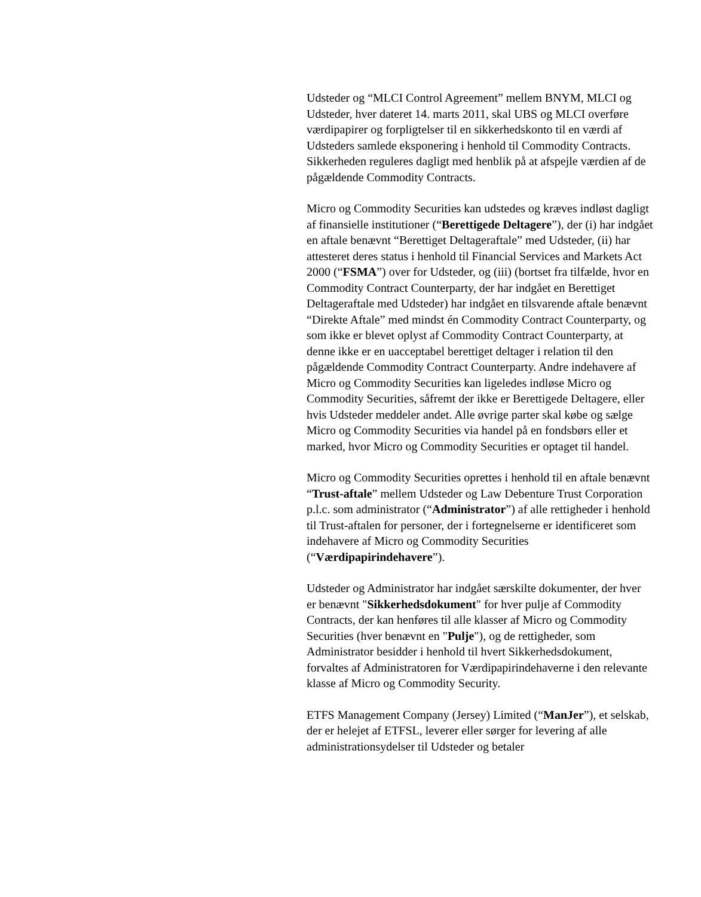Udsteder og “MLCI Control Agreement” mellem BNYM, MLCI og Udsteder, hver dateret 14. marts 2011, skal UBS og MLCI overføre værdipapirer og forpligtelser til en sikkerhedskonto til en værdi af Udsteders samlede eksponering i henhold til Commodity Contracts. Sikkerheden reguleres dagligt med henblik på at afspejle værdien af de pågældende Commodity Contracts.
Micro og Commodity Securities kan udstedes og kræves indløst dagligt af finansielle institutioner (“Berettigede Deltagere”), der (i) har indgået en aftale benævnt “Berettiget Deltageraftale” med Udsteder, (ii) har attesteret deres status i henhold til Financial Services and Markets Act 2000 (“FSMA”) over for Udsteder, og (iii) (bortset fra tilfælde, hvor en Commodity Contract Counterparty, der har indgået en Berettiget Deltageraftale med Udsteder) har indgået en tilsvarende aftale benævnt “Direkte Aftale” med mindst én Commodity Contract Counterparty, og som ikke er blevet oplyst af Commodity Contract Counterparty, at denne ikke er en uacceptabel berettiget deltager i relation til den pågældende Commodity Contract Counterparty. Andre indehavere af Micro og Commodity Securities kan ligeledes indløse Micro og Commodity Securities, såfremt der ikke er Berettigede Deltagere, eller hvis Udsteder meddeler andet. Alle øvrige parter skal købe og sælge Micro og Commodity Securities via handel på en fondsbørs eller et marked, hvor Micro og Commodity Securities er optaget til handel.
Micro og Commodity Securities oprettes i henhold til en aftale benævnt “Trust-aftale” mellem Udsteder og Law Debenture Trust Corporation p.l.c. som administrator (“Administrator”) af alle rettigheder i henhold til Trust-aftalen for personer, der i fortegnelserne er identificeret som indehavere af Micro og Commodity Securities (“Værdipapirindehavere”).
Udsteder og Administrator har indgået særskilte dokumenter, der hver er benævnt "Sikkerhedsdokument" for hver pulje af Commodity Contracts, der kan henføres til alle klasser af Micro og Commodity Securities (hver benævnt en "Pulje"), og de rettigheder, som Administrator besidder i henhold til hvert Sikkerhedsdokument, forvaltes af Administratoren for Værdipapirindehaverne i den relevante klasse af Micro og Commodity Security.
ETFS Management Company (Jersey) Limited (“ManJer”), et selskab, der er helejet af ETFSL, leverer eller sørger for levering af alle administrationsydelser til Udsteder og betaler